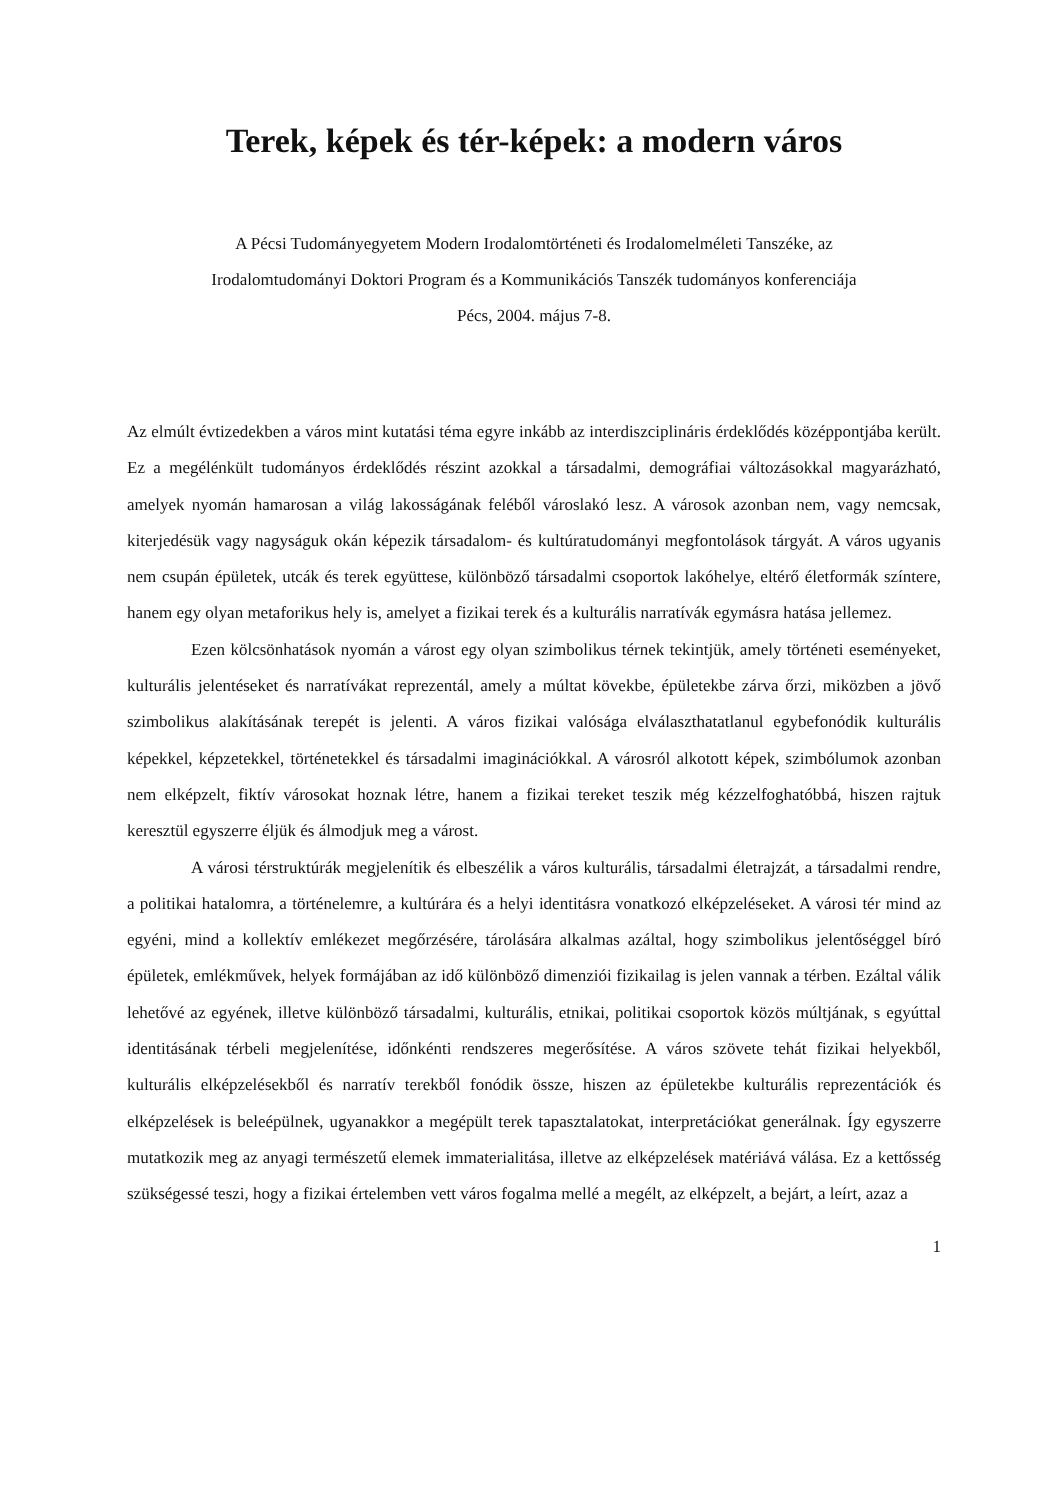Terek, képek és tér-képek: a modern város
A Pécsi Tudományegyetem Modern Irodalomtörténeti és Irodalomelméleti Tanszéke, az
Irodalomtudományi Doktori Program és a Kommunikációs Tanszék tudományos konferenciája
Pécs, 2004. május 7-8.
Az elmúlt évtizedekben a város mint kutatási téma egyre inkább az interdiszciplináris érdeklődés középpontjába került. Ez a megélénkült tudományos érdeklődés részint azokkal a társadalmi, demográfiai változásokkal magyarázható, amelyek nyomán hamarosan a világ lakosságának feléből városlakó lesz. A városok azonban nem, vagy nemcsak, kiterjedésük vagy nagyságuk okán képezik társadalom- és kultúratudományi megfontolások tárgyát. A város ugyanis nem csupán épületek, utcák és terek együttese, különböző társadalmi csoportok lakóhelye, eltérő életformák színtere, hanem egy olyan metaforikus hely is, amelyet a fizikai terek és a kulturális narratívák egymásra hatása jellemez.
Ezen kölcsönhatások nyomán a várost egy olyan szimbolikus térnek tekintjük, amely történeti eseményeket, kulturális jelentéseket és narratívákat reprezentál, amely a múltat kövekbe, épületekbe zárva őrzi, miközben a jövő szimbolikus alakításának terepét is jelenti. A város fizikai valósága elválaszthatatlanul egybefonódik kulturális képekkel, képzetekkel, történetekkel és társadalmi imaginációkkal. A városról alkotott képek, szimbólumok azonban nem elképzelt, fiktív városokat hoznak létre, hanem a fizikai tereket teszik még kézzelfoghatóbbá, hiszen rajtuk keresztül egyszerre éljük és álmodjuk meg a várost.
A városi térstruktúrák megjelenítik és elbeszélik a város kulturális, társadalmi életrajzát, a társadalmi rendre, a politikai hatalomra, a történelemre, a kultúrára és a helyi identitásra vonatkozó elképzeléseket. A városi tér mind az egyéni, mind a kollektív emlékezet megőrzésére, tárolására alkalmas azáltal, hogy szimbolikus jelentőséggel bíró épületek, emlékművek, helyek formájában az idő különböző dimenziói fizikailag is jelen vannak a térben. Ezáltal válik lehetővé az egyének, illetve különböző társadalmi, kulturális, etnikai, politikai csoportok közös múltjának, s egyúttal identitásának térbeli megjelenítése, időnkénti rendszeres megerősítése. A város szövete tehát fizikai helyekből, kulturális elképzelésekből és narratív terekből fonódik össze, hiszen az épületekbe kulturális reprezentációk és elképzelések is beleépülnek, ugyanakkor a megépült terek tapasztalatokat, interpretációkat generálnak. Így egyszerre mutatkozik meg az anyagi természetű elemek immaterialitása, illetve az elképzelések matériává válása. Ez a kettősség szükségessé teszi, hogy a fizikai értelemben vett város fogalma mellé a megélt, az elképzelt, a bejárt, a leírt, azaz a
1